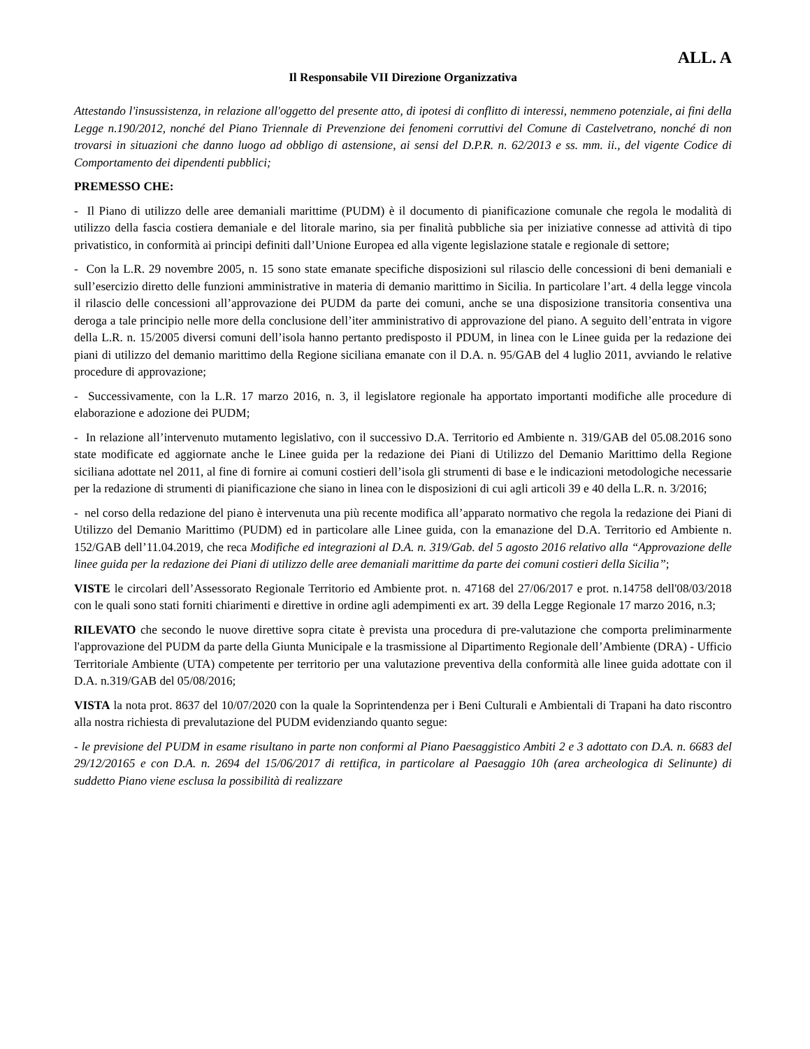ALL. A
Il Responsabile VII Direzione Organizzativa
Attestando l'insussistenza, in relazione all'oggetto del presente atto, di ipotesi di conflitto di interessi, nemmeno potenziale, ai fini della Legge n.190/2012, nonché del Piano Triennale di Prevenzione dei fenomeni corruttivi del Comune di Castelvetrano, nonché di non trovarsi in situazioni che danno luogo ad obbligo di astensione, ai sensi del D.P.R. n. 62/2013 e ss. mm. ii., del vigente Codice di Comportamento dei dipendenti pubblici;
PREMESSO CHE:
- Il Piano di utilizzo delle aree demaniali marittime (PUDM) è il documento di pianificazione comunale che regola le modalità di utilizzo della fascia costiera demaniale e del litorale marino, sia per finalità pubbliche sia per iniziative connesse ad attività di tipo privatistico, in conformità ai principi definiti dall’Unione Europea ed alla vigente legislazione statale e regionale di settore;
- Con la L.R. 29 novembre 2005, n. 15 sono state emanate specifiche disposizioni sul rilascio delle concessioni di beni demaniali e sull’esercizio diretto delle funzioni amministrative in materia di demanio marittimo in Sicilia. In particolare l’art. 4 della legge vincola il rilascio delle concessioni all’approvazione dei PUDM da parte dei comuni, anche se una disposizione transitoria consentiva una deroga a tale principio nelle more della conclusione dell’iter amministrativo di approvazione del piano. A seguito dell’entrata in vigore della L.R. n. 15/2005 diversi comuni dell’isola hanno pertanto predisposto il PDUM, in linea con le Linee guida per la redazione dei piani di utilizzo del demanio marittimo della Regione siciliana emanate con il D.A. n. 95/GAB del 4 luglio 2011, avviando le relative procedure di approvazione;
- Successivamente, con la L.R. 17 marzo 2016, n. 3, il legislatore regionale ha apportato importanti modifiche alle procedure di elaborazione e adozione dei PUDM;
- In relazione all’intervenuto mutamento legislativo, con il successivo D.A. Territorio ed Ambiente n. 319/GAB del 05.08.2016 sono state modificate ed aggiornate anche le Linee guida per la redazione dei Piani di Utilizzo del Demanio Marittimo della Regione siciliana adottate nel 2011, al fine di fornire ai comuni costieri dell’isola gli strumenti di base e le indicazioni metodologiche necessarie per la redazione di strumenti di pianificazione che siano in linea con le disposizioni di cui agli articoli 39 e 40 della L.R. n. 3/2016;
- nel corso della redazione del piano è intervenuta una più recente modifica all’apparato normativo che regola la redazione dei Piani di Utilizzo del Demanio Marittimo (PUDM) ed in particolare alle Linee guida, con la emanazione del D.A. Territorio ed Ambiente n. 152/GAB dell’11.04.2019, che reca Modifiche ed integrazioni al D.A. n. 319/Gab. del 5 agosto 2016 relativo alla “Approvazione delle linee guida per la redazione dei Piani di utilizzo delle aree demaniali marittime da parte dei comuni costieri della Sicilia”;
VISTE le circolari dell’Assessorato Regionale Territorio ed Ambiente prot. n. 47168 del 27/06/2017 e prot. n.14758 dell'08/03/2018 con le quali sono stati forniti chiarimenti e direttive in ordine agli adempimenti ex art. 39 della Legge Regionale 17 marzo 2016, n.3;
RILEVATO che secondo le nuove direttive sopra citate è prevista una procedura di pre-valutazione che comporta preliminarmente l'approvazione del PUDM da parte della Giunta Municipale e la trasmissione al Dipartimento Regionale dell’Ambiente (DRA) - Ufficio Territoriale Ambiente (UTA) competente per territorio per una valutazione preventiva della conformità alle linee guida adottate con il D.A. n.319/GAB del 05/08/2016;
VISTA la nota prot. 8637 del 10/07/2020 con la quale la Soprintendenza per i Beni Culturali e Ambientali di Trapani ha dato riscontro alla nostra richiesta di prevalutazione del PUDM evidenziando quanto segue:
- le previsione del PUDM in esame risultano in parte non conformi al Piano Paesaggistico Ambiti 2 e 3 adottato con D.A. n. 6683 del 29/12/20165 e con D.A. n. 2694 del 15/06/2017 di rettifica, in particolare al Paesaggio 10h (area archeologica di Selinunte) di suddetto Piano viene esclusa la possibilità di realizzare